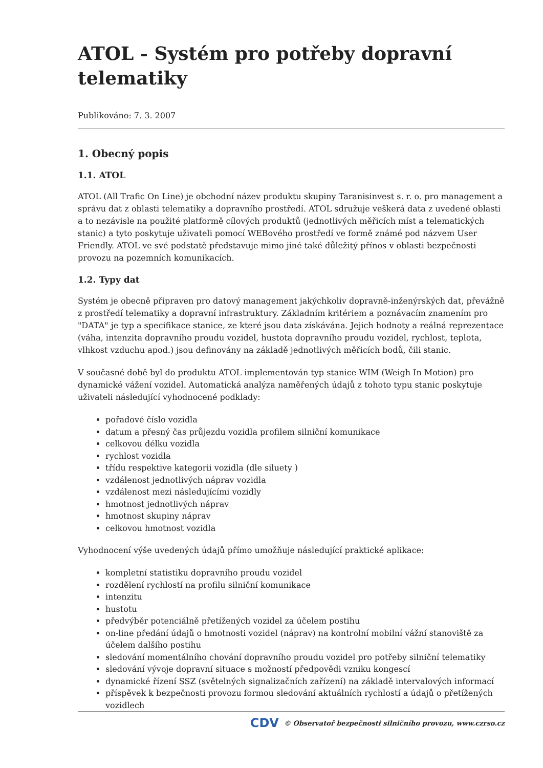ATOL - Systém pro potřeby dopravní telematiky
Publikováno: 7. 3. 2007
1. Obecný popis
1.1. ATOL
ATOL (All Trafic On Line) je obchodní název produktu skupiny Taranisinvest s. r. o. pro management a správu dat z oblasti telematiky a dopravního prostředí. ATOL sdružuje veškerá data z uvedené oblasti a to nezávisle na použité platformě cílových produktů (jednotlivých měřicích míst a telematických stanic) a tyto poskytuje uživateli pomocí WEBového prostředí ve formě známé pod názvem User Friendly. ATOL ve své podstatě představuje mimo jiné také důležitý přínos v oblasti bezpečnosti provozu na pozemních komunikacích.
1.2. Typy dat
Systém je obecně připraven pro datový management jakýchkoliv dopravně-inženýrských dat, převážně z prostředí telematiky a dopravní infrastruktury. Základním kritériem a poznávacím znamením pro "DATA" je typ a specifikace stanice, ze které jsou data získávána. Jejich hodnoty a reálná reprezentace (váha, intenzita dopravního proudu vozidel, hustota dopravního proudu vozidel, rychlost, teplota, vlhkost vzduchu apod.) jsou definovány na základě jednotlivých měřicích bodů, čili stanic.
V současné době byl do produktu ATOL implementován typ stanice WIM (Weigh In Motion) pro dynamické vážení vozidel. Automatická analýza naměřených údajů z tohoto typu stanic poskytuje uživateli následující vyhodnocené podklady:
pořadové číslo vozidla
datum a přesný čas průjezdu vozidla profilem silniční komunikace
celkovou délku vozidla
rychlost vozidla
třídu respektive kategorii vozidla (dle siluety )
vzdálenost jednotlivých náprav vozidla
vzdálenost mezi následujícími vozidly
hmotnost jednotlivých náprav
hmotnost skupiny náprav
celkovou hmotnost vozidla
Vyhodnocení výše uvedených údajů přímo umožňuje následující praktické aplikace:
kompletní statistiku dopravního proudu vozidel
rozdělení rychlostí na profilu silniční komunikace
intenzitu
hustotu
předvýběr potenciálně přetížených vozidel za účelem postihu
on-line předání údajů o hmotnosti vozidel (náprav) na kontrolní mobilní vážní stanoviště za účelem dalšího postihu
sledování momentálního chování dopravního proudu vozidel pro potřeby silniční telematiky
sledování vývoje dopravní situace s možností předpovědi vzniku kongescí
dynamické řízení SSZ (světelných signalizačních zařízení) na základě intervalových informací
příspěvek k bezpečnosti provozu formou sledování aktuálních rychlostí a údajů o přetížených vozidlech
CDV © Observatoř bezpečnosti silničního provozu, www.czrso.cz